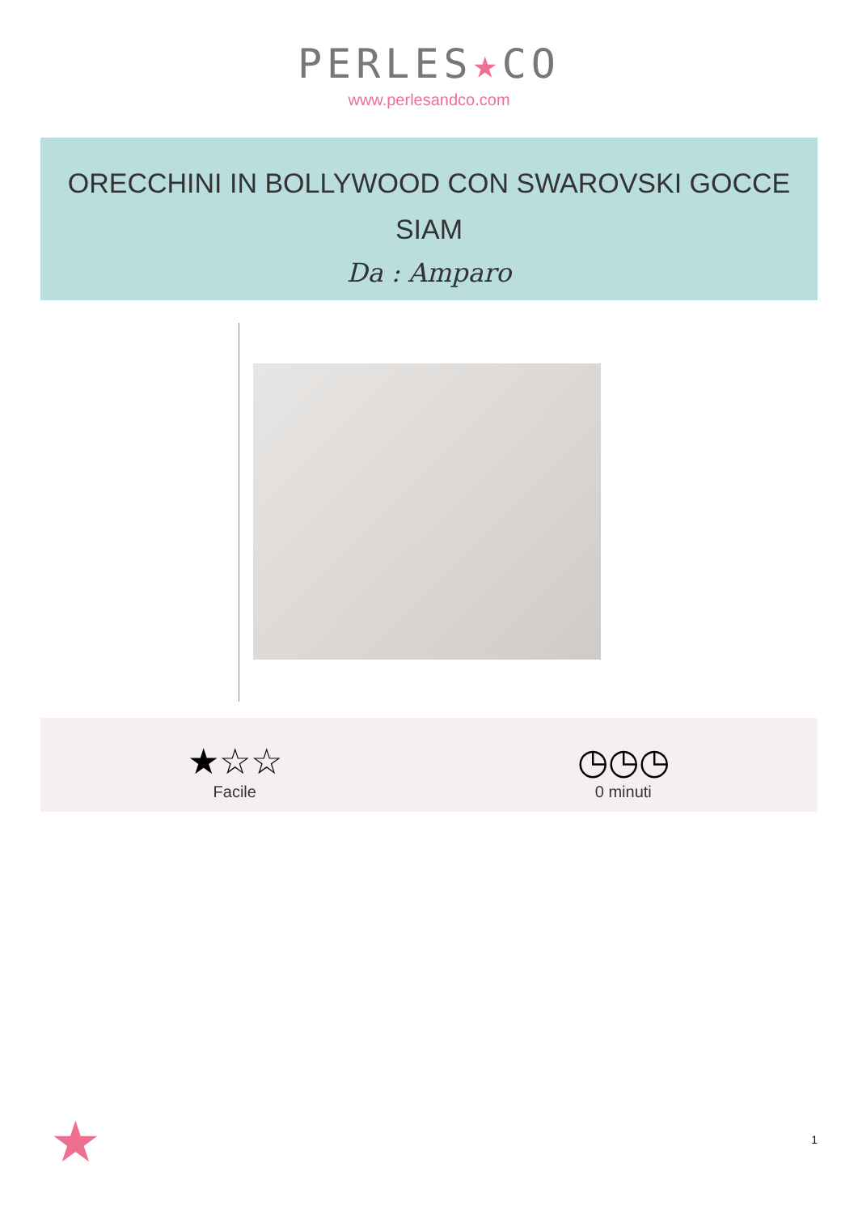PERLES★CO
www.perlesandco.com
ORECCHINI IN BOLLYWOOD CON SWAROVSKI GOCCE SIAM
Da : Amparo
★☆☆
Facile
◷◷◷
0 minuti
★ 1